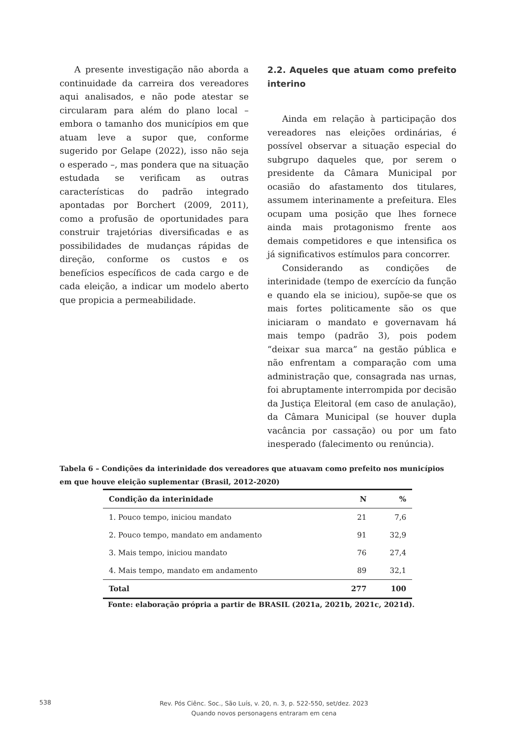A presente investigação não aborda a continuidade da carreira dos vereadores aqui analisados, e não pode atestar se circularam para além do plano local – embora o tamanho dos municípios em que atuam leve a supor que, conforme sugerido por Gelape (2022), isso não seja o esperado –, mas pondera que na situação estudada se verificam as outras características do padrão integrado apontadas por Borchert (2009, 2011), como a profusão de oportunidades para construir trajetórias diversificadas e as possibilidades de mudanças rápidas de direção, conforme os custos e os benefícios específicos de cada cargo e de cada eleição, a indicar um modelo aberto que propicia a permeabilidade.
2.2. Aqueles que atuam como prefeito interino
Ainda em relação à participação dos vereadores nas eleições ordinárias, é possível observar a situação especial do subgrupo daqueles que, por serem o presidente da Câmara Municipal por ocasião do afastamento dos titulares, assumem interinamente a prefeitura. Eles ocupam uma posição que lhes fornece ainda mais protagonismo frente aos demais competidores e que intensifica os já significativos estímulos para concorrer.
Considerando as condições de interinidade (tempo de exercício da função e quando ela se iniciou), supõe-se que os mais fortes politicamente são os que iniciaram o mandato e governavam há mais tempo (padrão 3), pois podem “deixar sua marca” na gestão pública e não enfrentam a comparação com uma administração que, consagrada nas urnas, foi abruptamente interrompida por decisão da Justiça Eleitoral (em caso de anulação), da Câmara Municipal (se houver dupla vacância por cassação) ou por um fato inesperado (falecimento ou renúncia).
Tabela 6 – Condições da interinidade dos vereadores que atuavam como prefeito nos municípios em que houve eleição suplementar (Brasil, 2012-2020)
| Condição da interinidade | N | % |
| --- | --- | --- |
| 1. Pouco tempo, iniciou mandato | 21 | 7,6 |
| 2. Pouco tempo, mandato em andamento | 91 | 32,9 |
| 3. Mais tempo, iniciou mandato | 76 | 27,4 |
| 4. Mais tempo, mandato em andamento | 89 | 32,1 |
| Total | 277 | 100 |
Fonte: elaboração própria a partir de BRASIL (2021a, 2021b, 2021c, 2021d).
538
Rev. Pós Ciênc. Soc., São Luís, v. 20, n. 3, p. 522-550, set/dez. 2023
Quando novos personagens entraram em cena